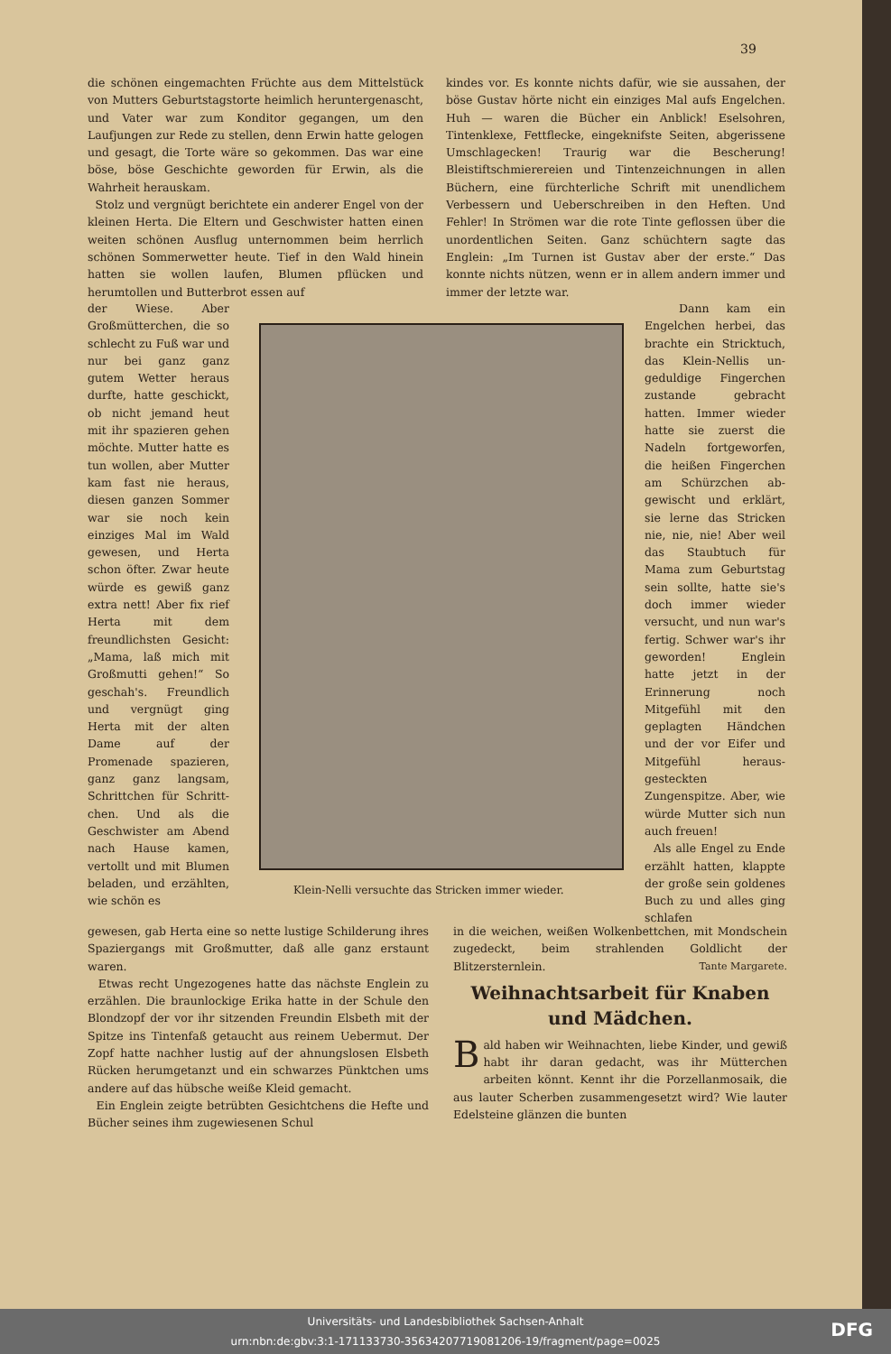39
die schönen eingemachten Früchte aus dem Mittelstück von Mutters Geburtstagstorte heimlich herunter­genascht, und Vater war zum Konditor gegangen, um den Laufjungen zur Rede zu stellen, denn Erwin hatte gelogen und gesagt, die Torte wäre so ge­kommen. Das war eine böse, böse Geschichte ge­worden für Erwin, als die Wahrheit herauskam.
Stolz und vergnügt berichtete ein anderer Engel von der kleinen Herta. Die Eltern und Geschwister hatten einen weiten schönen Ausflug unternommen beim herrlich schönen Sommerwetter heute. Tief in den Wald hinein hatten sie wollen laufen, Blumen pflücken und herumtollen und Butterbrot essen auf
der Wiese. Aber Großmütterchen, die so schlecht zu Fuß war und nur bei ganz ganz gutem Wetter heraus durfte, hatte geschickt, ob nicht jemand heut mit ihr spazieren gehen möchte. Mutter hatte es tun wollen, aber Mutter kam fast nie heraus, diesen ganzen Sommer war sie noch kein einziges Mal im Wald gewesen, und Herta schon öfter. Zwar heute würde es gewiß ganz extra nett! Aber fix rief Herta mit dem freundlichsten Gesicht: „Mama, laß mich mit Großmutti gehen!“ So geschah's. Freund­lich und vergnügt ging Herta mit der alten Dame auf der Promenade spazieren, ganz ganz langsam, Schrittchen für Schritt­chen. Und als die Geschwister am Abend nach Hause kamen, vertollt und mit Blumen beladen, und erzählten, wie schön es
gewesen, gab Herta eine so nette lustige Schilderung ihres Spaziergangs mit Großmutter, daß alle ganz erstaunt waren.
Etwas recht Ungezogenes hatte das nächste Englein zu erzählen. Die braunlockige Erika hatte in der Schule den Blondzopf der vor ihr sitzenden Freundin Elsbeth mit der Spitze ins Tintenfaß ge­taucht aus reinem Uebermut. Der Zopf hatte nachher lustig auf der ahnungslosen Elsbeth Rücken herum­getanzt und ein schwarzes Pünktchen ums andere auf das hübsche weiße Kleid gemacht.
Ein Englein zeigte betrübten Gesichtchens die Hefte und Bücher seines ihm zugewiesenen Schul­
kindes vor. Es konnte nichts dafür, wie sie aus­sahen, der böse Gustav hörte nicht ein einziges Mal aufs Engelchen. Huh — waren die Bücher ein An­blick! Eselsohren, Tintenklexe, Fettflecke, eingeknifste Seiten, abgerissene Umschlagecken! Traurig war die Bescherung! Bleistiftschmierereien und Tintenzeich­nungen in allen Büchern, eine fürchterliche Schrift mit unendlichem Verbessern und Ueberschreiben in den Heften. Und Fehler! In Strömen war die rote Tinte geflossen über die unordentlichen Seiten. Ganz schüchtern sagte das Englein: „Im Turnen ist Gustav aber der erste.“ Das konnte nichts nützen, wenn er in allem andern immer und immer der letzte war.
Dann kam ein Engelchen herbei, das brachte ein Stricktuch, das Klein-Nellis un­geduldige Fingerchen zustande gebracht hatten. Immer wieder hatte sie zuerst die Nadeln fortgeworfen, die heißen Fingerchen am Schürzchen ab­gewischt und erklärt, sie lerne das Stricken nie, nie, nie! Aber weil das Staubtuch für Mama zum Ge­burtstag sein sollte, hatte sie's doch immer wieder versucht, und nun war's fertig. Schwer war's ihr ge­worden! Englein hatte jetzt in der Erinnerung noch Mitgefühl mit den geplagten Händchen und der vor Eifer und Mitgefühl heraus­gesteckten Zungenspitze. Aber, wie würde Mutter sich nun auch freuen!
Als alle Engel zu Ende erzählt hatten, klappte der große sein goldenes Buch zu und alles ging schlafen
in die weichen, weißen Wolkenbettchen, mit Mond­schein zugedeckt, beim strahlenden Goldlicht der Blitzersternlein. Tante Margarete.
Weihnachtsarbeit für Knaben und Mädchen.
Bald haben wir Weihnachten, liebe Kinder, und gewiß habt ihr daran gedacht, was ihr Mütterchen arbeiten könnt. Kennt ihr die Porzellanmosaik, die aus lauter Scherben zusammen­gesetzt wird? Wie lauter Edelsteine glänzen die bunten
Klein-Nelli versuchte das Stricken immer wieder.
Universitäts- und Landesbibliothek Sachsen-Anhalt
urn:nbn:de:gbv:3:1-171133730-35634207719081206-19/fragment/page=0025
DFG